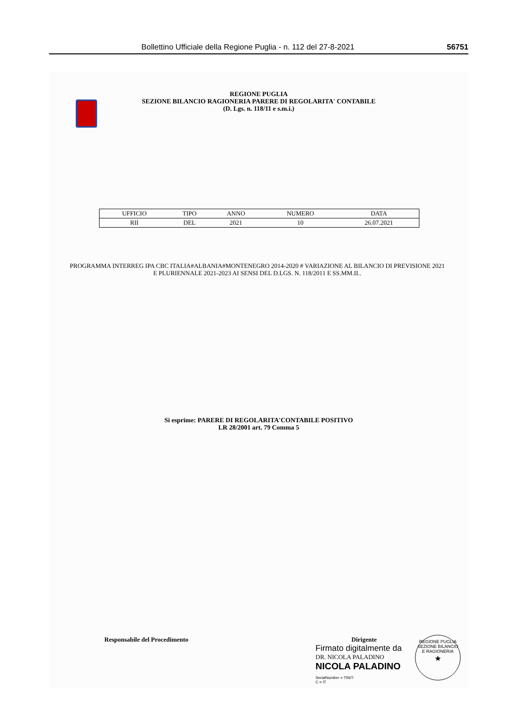Bollettino Ufficiale della Regione Puglia - n. 112 del 27-8-2021 56751
REGIONE PUGLIA
SEZIONE BILANCIO RAGIONERIA PARERE DI REGOLARITA' CONTABILE
(D. Lgs. n. 118/11 e s.m.i.)
| UFFICIO | TIPO | ANNO | NUMERO | DATA |
| --- | --- | --- | --- | --- |
| RII | DEL | 2021 | 10 | 26.07.2021 |
PROGRAMMA INTERREG IPA CBC ITALIA#ALBANIA#MONTENEGRO 2014-2020 # VARIAZIONE AL BILANCIO DI PREVISIONE 2021 E PLURIENNALE 2021-2023 AI SENSI DEL D.LGS. N. 118/2011 E SS.MM.II..
Si esprime: PARERE DI REGOLARITA'CONTABILE POSITIVO
LR 28/2001 art. 79 Comma 5
Responsabile del Procedimento
Dirigente
Firmato digitalmente da
DR. NICOLA PALADINO
NICOLA PALADINO
SerialNumber = TINIT-
C = IT
REGIONE PUGLIA
SEZIONE BILANCIO E RAGIONERIA
★